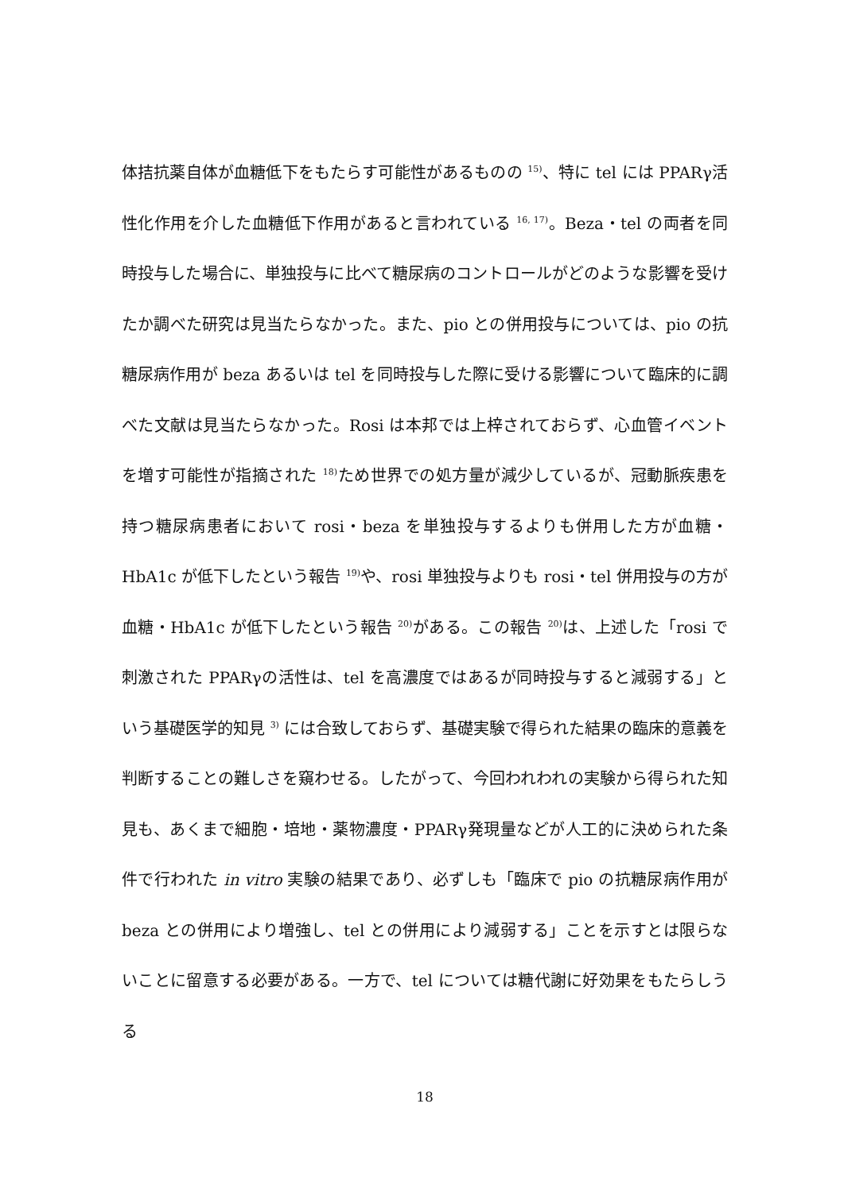体拮抗薬自体が血糖低下をもたらす可能性があるものの <sup>15)</sup>、特に tel には PPARγ活性化作用を介した血糖低下作用があると言われている <sup>16, 17)</sup>。Beza・tel の両者を同時投与した場合に、単独投与に比べて糖尿病のコントロールがどのような影響を受けたか調べた研究は見当たらなかった。また、pio との併用投与については、pio の抗糖尿病作用が beza あるいは tel を同時投与した際に受ける影響について臨床的に調べた文献は見当たらなかった。Rosi は本邦では上梓されておらず、心血管イベントを増す可能性が指摘された <sup>18)</sup>ため世界での処方量が減少しているが、冠動脈疾患を持つ糖尿病患者において rosi・beza を単独投与するよりも併用した方が血糖・HbA1c が低下したという報告 <sup>19)</sup>や、rosi 単独投与よりも rosi・tel 併用投与の方が血糖・HbA1c が低下したという報告 <sup>20)</sup>がある。この報告 <sup>20)</sup>は、上述した「rosi で刺激された PPARγの活性は、tel を高濃度ではあるが同時投与すると減弱する」という基礎医学的知見 <sup>3)</sup> には合致しておらず、基礎実験で得られた結果の臨床的意義を判断することの難しさを窺わせる。したがって、今回われわれの実験から得られた知見も、あくまで細胞・培地・薬物濃度・PPARγ発現量などが人工的に決められた条件で行われた in vitro 実験の結果であり、必ずしも「臨床で pio の抗糖尿病作用が beza との併用により増強し、tel との併用により減弱する」ことを示すとは限らないことに留意する必要がある。一方で、tel については糖代謝に好効果をもたらしうる
18